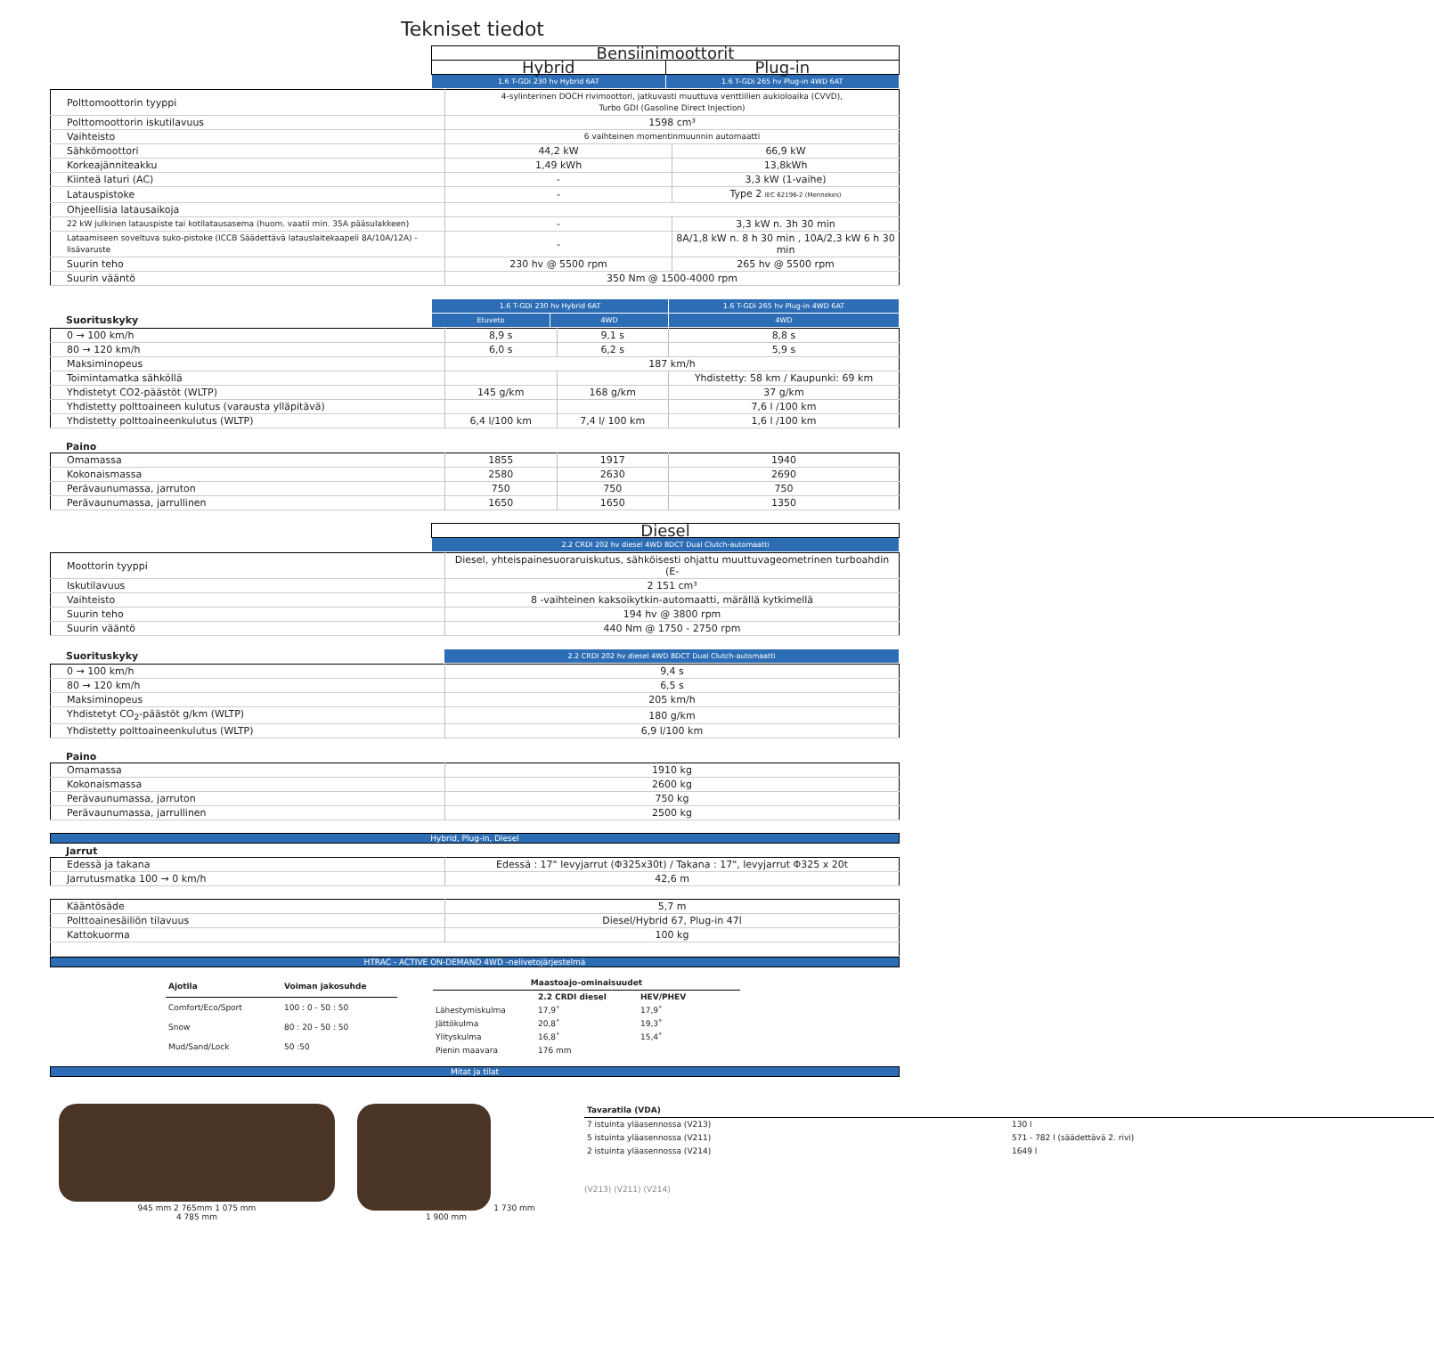Tekniset tiedot
| | Bensiinimoottorit | |
| | Hybrid | Plug-in |
| | 1.6 T-GDi 230 hv Hybrid 6AT | 1.6 T-GDi 265 hv Plug-in 4WD 6AT |
| Polttomoottorin tyyppi | 4-sylinterinen DOCH rivimoottori, jatkuvasti muuttuva venttiilien aukioloaika (CVVD), Turbo GDI (Gasoline Direct Injection) | |
| Polttomoottorin iskutilavuus | 1598 cm³ | |
| Vaihteisto | 6 vaihteinen momentinmuunnin automaatti | |
| Sähkömoottori | 44,2 kW | 66,9 kW |
| Korkeajänniteakku | 1,49 kWh | 13,8kWh |
| Kiinteä laturi (AC) | - | 3,3 kW (1-vaihe) |
| Latauspistoke | - | Type 2 IEC 62196-2 (Mennekes) |
| Ohjeellisia latausaikoja | | |
| 22 kW julkinen latauspiste tai kotilatausasema (huom. vaatii min. 35A pääsulakkeen) | - | 3,3 kW n. 3h 30 min |
| Lataamiseen soveltuva suko-pistoke (ICCB Säädettävä latauslaitekaapeli 8A/10A/12A) - lisävaruste | - | 8A/1,8 kW n. 8 h 30 min , 10A/2,3 kW 6 h 30 min |
| Suurin teho | 230 hv @ 5500 rpm | 265 hv @ 5500 rpm |
| Suurin vääntö | 350 Nm @ 1500-4000 rpm | |
| | 1.6 T-GDi 230 hv Hybrid 6AT | | 1.6 T-GDi 265 hv Plug-in 4WD 6AT |
| Suorituskyky | Etuveto | 4WD | 4WD |
| 0 → 100 km/h | 8,9 s | 9,1 s | 8,8 s |
| 80 → 120 km/h | 6,0 s | 6,2 s | 5,9 s |
| Maksiminopeus | 187 km/h | | |
| Toimintamatka sähköllä | | | Yhdistetty: 58 km / Kaupunki: 69 km |
| Yhdistetyt CO2-päästöt (WLTP) | 145 g/km | 168 g/km | 37 g/km |
| Yhdistetty polttoaineen kulutus (varausta ylläpitävä) | | | 7,6 l /100 km |
| Yhdistetty polttoaineenkulutus (WLTP) | 6,4 l/100 km | 7,4 l/ 100 km | 1,6 l /100 km |
Paino
| Omamassa | 1855 | 1917 | 1940 |
| Kokonaismassa | 2580 | 2630 | 2690 |
| Perävaunumassa, jarruton | 750 | 750 | 750 |
| Perävaunumassa, jarrullinen | 1650 | 1650 | 1350 |
| | Diesel |
| | 2.2 CRDI 202 hv diesel 4WD 8DCT Dual Clutch-automaatti |
| Moottorin tyyppi | Diesel, yhteispainesuoraruiskutus, sähköisesti ohjattu muuttuvageometrinen turboahdin (E- |
| Iskutilavuus | 2 151 cm³ |
| Vaihteisto | 8 -vaihteinen kaksoikytkin-automaatti, märällä kytkimellä |
| Suurin teho | 194 hv @ 3800 rpm |
| Suurin vääntö | 440 Nm @ 1750 - 2750 rpm |
| Suorituskyky | 2.2 CRDI 202 hv diesel 4WD 8DCT Dual Clutch-automaatti |
| 0 → 100 km/h | 9,4 s |
| 80 → 120 km/h | 6,5 s |
| Maksiminopeus | 205 km/h |
| Yhdistetyt CO<sub>2</sub>-päästöt g/km (WLTP) | 180 g/km |
| Yhdistetty polttoaineenkulutus (WLTP) | 6,9 l/100 km |
Paino
| Omamassa | 1910 kg |
| Kokonaismassa | 2600 kg |
| Perävaunumassa, jarruton | 750 kg |
| Perävaunumassa, jarrullinen | 2500 kg |
Hybrid, Plug-in, Diesel
Jarrut
| Edessä ja takana | Edessä : 17" levyjarrut (Φ325x30t) / Takana : 17", levyjarrut Φ325 x 20t |
| Jarrutusmatka 100 → 0 km/h | 42,6 m |
| Kääntösäde | 5,7 m |
| Polttoainesäiliön tilavuus | Diesel/Hybrid 67, Plug-in 47l |
| Kattokuorma | 100 kg |
HTRAC - ACTIVE ON-DEMAND 4WD -nelivetojärjestelmä
| Ajotila | Voiman jakosuhde |
| Comfort/Eco/Sport | 100 : 0 - 50 : 50 |
| Snow | 80 : 20 - 50 : 50 |
| Mud/Sand/Lock | 50 :50 |
| Maastoajo-ominaisuudet | | |
| | 2.2 CRDI diesel | HEV/PHEV |
| Lähestymiskulma | 17,9˚ | 17,9˚ |
| Jättökulma | 20,8˚ | 19,3˚ |
| Ylityskulma | 16,8˚ | 15,4˚ |
| Pienin maavara | 176 mm | |
Mitat ja tilat
945 mm 2 765mm 1 075 mm
4 785 mm
1 730 mm
1 900 mm
| Tavaratila (VDA) | |
| 7 istuinta yläasennossa (V213) | 130 l |
| 5 istuinta yläasennossa (V211) | 571 - 782 l (säädettävä 2. rivi) |
| 2 istuinta yläasennossa (V214) | 1649 l |
(V213) (V211) (V214)